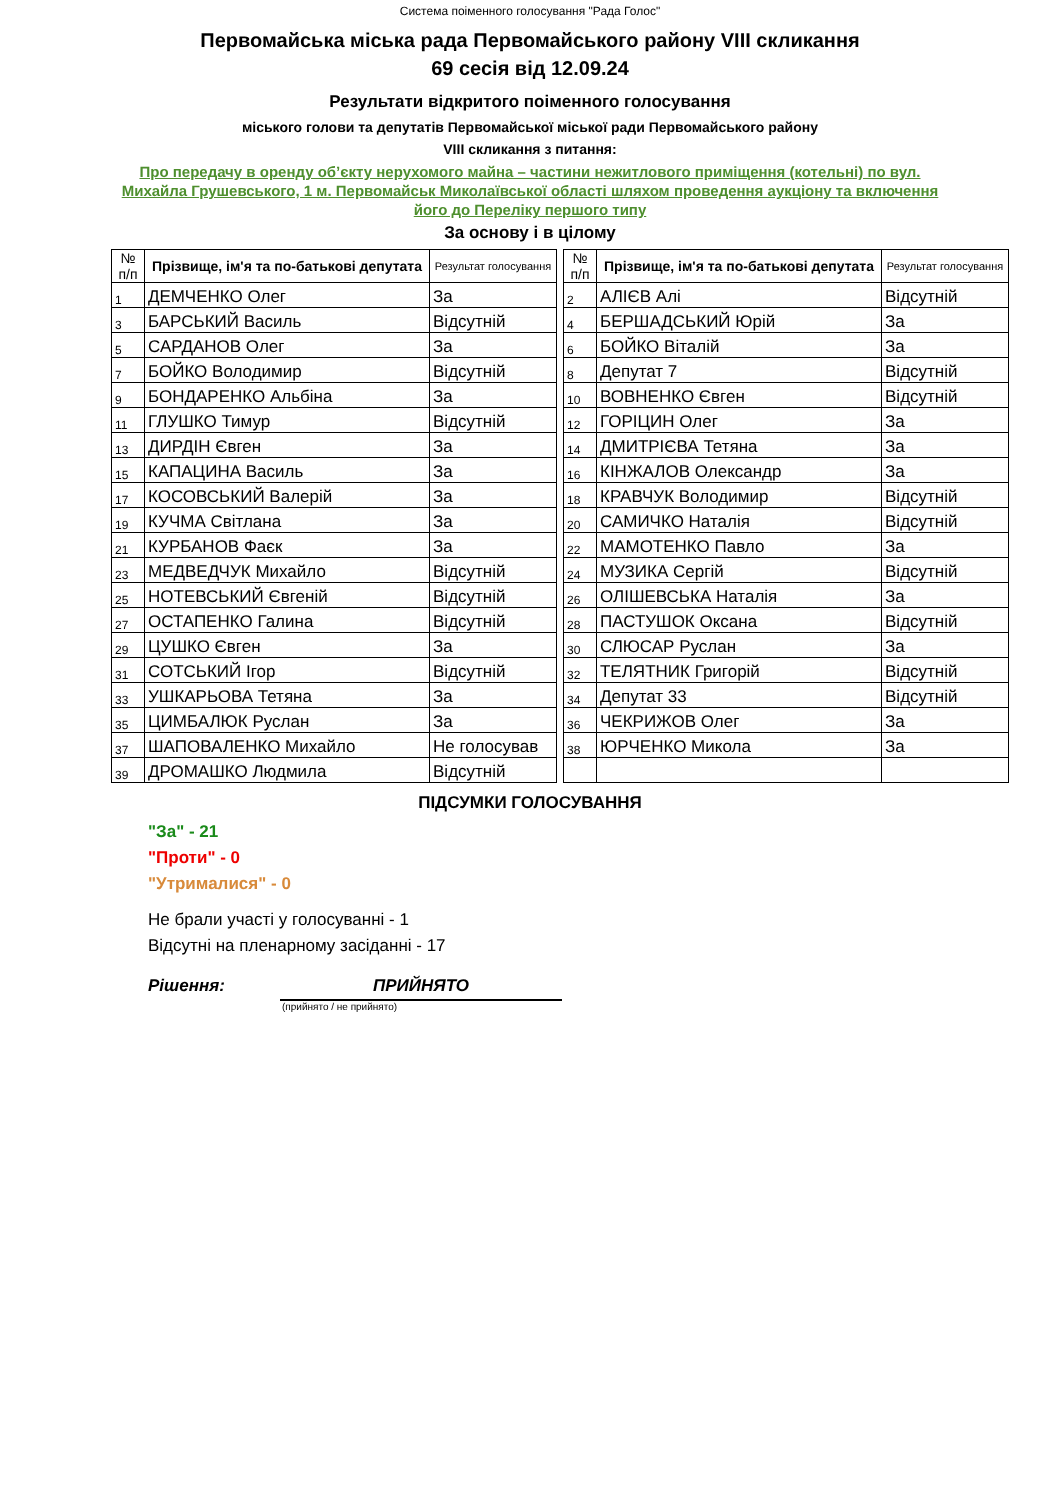Система поіменного голосування "Рада Голос"
Первомайська міська рада Первомайського району VIII скликання
69 сесія від 12.09.24
Результати відкритого поіменного голосування
міського голови та депутатів Первомайської міської ради Первомайського району
VIII скликання з питання:
Про передачу в оренду об’єкту нерухомого майна – частини нежитлового приміщення (котельні) по вул. Михайла Грушевського, 1 м. Первомайськ Миколаївської області шляхом проведення аукціону та включення його до Переліку першого типу
За основу і в цілому
| № п/п | Прізвище, ім'я та по-батькові депутата | Результат голосування | | № п/п | Прізвище, ім'я та по-батькові депутата | Результат голосування |
| 1 | ДЕМЧЕНКО Олег | За | | 2 | АЛІЄВ Алі | Відсутній |
| 3 | БАРСЬКИЙ Василь | Відсутній | | 4 | БЕРШАДСЬКИЙ Юрій | За |
| 5 | САРДАНОВ Олег | За | | 6 | БОЙКО Віталій | За |
| 7 | БОЙКО Володимир | Відсутній | | 8 | Депутат 7 | Відсутній |
| 9 | БОНДАРЕНКО Альбіна | За | | 10 | ВОВНЕНКО Євген | Відсутній |
| 11 | ГЛУШКО Тимур | Відсутній | | 12 | ГОРІЦИН Олег | За |
| 13 | ДИРДІН Євген | За | | 14 | ДМИТРІЄВА Тетяна | За |
| 15 | КАПАЦИНА Василь | За | | 16 | КІНЖАЛОВ Олександр | За |
| 17 | КОСОВСЬКИЙ Валерій | За | | 18 | КРАВЧУК Володимир | Відсутній |
| 19 | КУЧМА Світлана | За | | 20 | САМИЧКО Наталія | Відсутній |
| 21 | КУРБАНОВ Фаєк | За | | 22 | МАМОТЕНКО Павло | За |
| 23 | МЕДВЕДЧУК Михайло | Відсутній | | 24 | МУЗИКА Сергій | Відсутній |
| 25 | НОТЕВСЬКИЙ Євгеній | Відсутній | | 26 | ОЛІШЕВСЬКА Наталія | За |
| 27 | ОСТАПЕНКО Галина | Відсутній | | 28 | ПАСТУШОК Оксана | Відсутній |
| 29 | ЦУШКО Євген | За | | 30 | СЛЮСАР Руслан | За |
| 31 | СОТСЬКИЙ Ігор | Відсутній | | 32 | ТЕЛЯТНИК Григорій | Відсутній |
| 33 | УШКАРЬОВА Тетяна | За | | 34 | Депутат 33 | Відсутній |
| 35 | ЦИМБАЛЮК Руслан | За | | 36 | ЧЕКРИЖОВ Олег | За |
| 37 | ШАПОВАЛЕНКО Михайло | Не голосував | | 38 | ЮРЧЕНКО Микола | За |
| 39 | ДРОМАШКО Людмила | Відсутній | | | | |
ПІДСУМКИ ГОЛОСУВАННЯ
"За" - 21
"Проти" - 0
"Утрималися" - 0
Не брали участі у голосуванні - 1
Відсутні на пленарному засіданні - 17
Рішення: ПРИЙНЯТО
(прийнято / не прийнято)